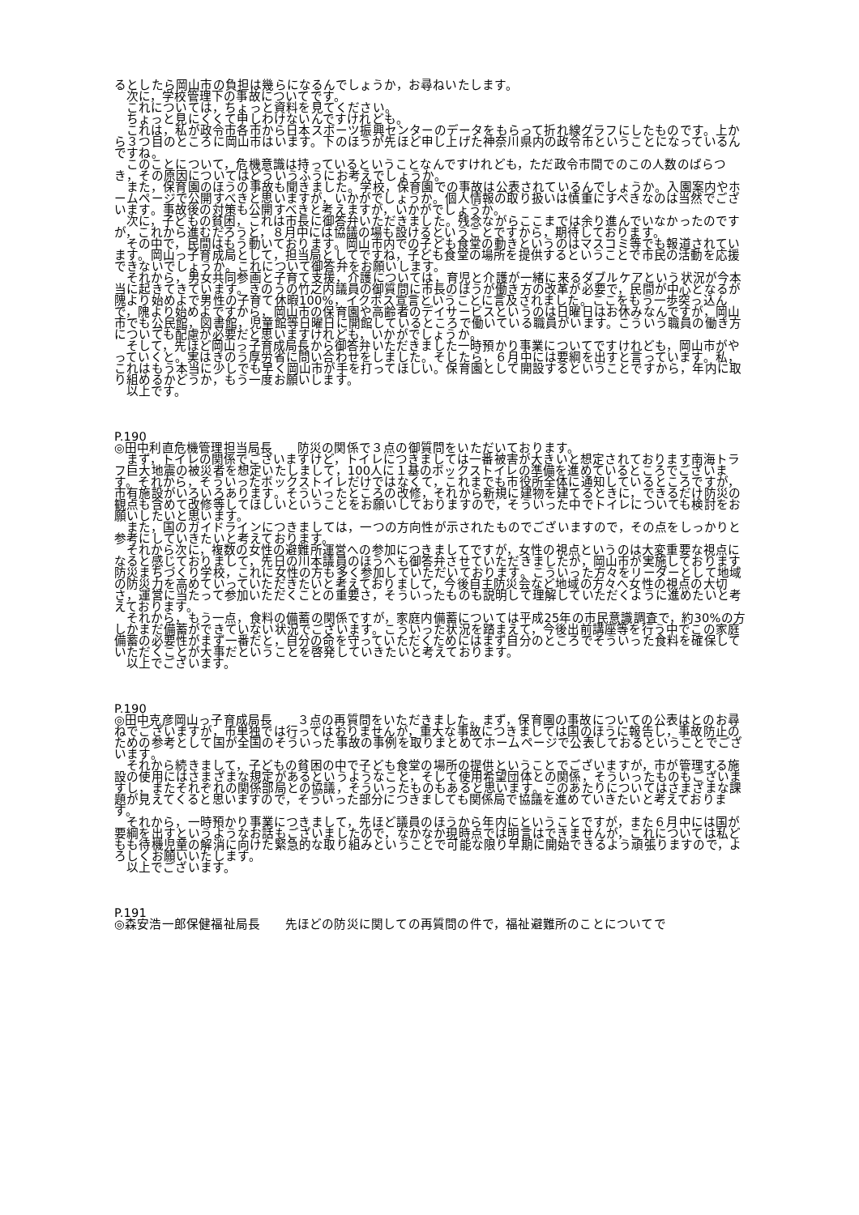るとしたら岡山市の負担は幾らになるんでしょうか，お尋ねいたします。
次に，学校管理下の事故についてです。
これについては，ちょっと資料を見てください。
ちょっと見にくくて申しわけないんですけれども。
これは，私が政令市各市から日本スポーツ振興センターのデータをもらって折れ線グラフにしたものです。上から３つ目のところに岡山市はいます。下のほうが先ほど申し上げた神奈川県内の政令市ということになっているんですね。
このことについて，危機意識は持っているということなんですけれども，ただ政令市間でのこの人数のばらつき，その原因についてはどういうふうにお考えでしょうか。
また，保育園のほうの事故も聞きました。学校，保育園での事故は公表されているんでしょうか。入園案内やホームページで公開すべきと思いますが，いかがでしょうか。個人情報の取り扱いは慎重にすべきなのは当然でございます。事故後の対策も公開すべきと考えますが，いかがでしょうか。
次に，子どもの貧困，これは市長に御答弁いただきました。残念ながらここまでは余り進んでいなかったのですが，これから進むだろうと，８月中には協議の場も設けるということですから，期待しております。
その中で，民間はもう動いております。岡山市内での子ども食堂の動きというのはマスコミ等でも報道されています。岡山っ子育成局として，担当局としてですね，子ども食堂の場所を提供するということで市民の活動を応援できないでしょうか。これについて御答弁をお願いします。
それから，男女共同参画と子育て支援，介護については，育児と介護が一緒に来るダブルケアという状況が今本当に起きてきています。きのうの竹之内議員の御質問に市長のほうが働き方の改革が必要で，民間が中心となるが隗より始めよで男性の子育て休暇100%，イクボス宣言ということに言及されました。ここをもう一歩突っ込んで，隗より始めよですから，岡山市の保育園や高齢者のデイサービスというのは日曜日はお休みなんですが，岡山市でも公民館，図書館，児童館等日曜日に開館しているところで働いている職員がいます。こういう職員の働き方についても配慮が必要だと思いますけれども，いかがでしょうか。
そして，先ほど岡山っ子育成局長から御答弁いただきました一時預かり事業についてですけれども，岡山市がやっていくと。実はきのう厚労省に問い合わせをしました。そしたら，６月中には要綱を出すと言っています。私，これはもう本当に少しでも早く岡山市が手を打ってほしい。保育園として開設するということですから，年内に取り組めるかどうか，もう一度お願いします。
以上です。
P.190
◎田中利直危機管理担当局長　　防災の関係で３点の御質問をいただいております。
まず，トイレの関係でございますけど，トイレにつきましては一番被害が大きいと想定されております南海トラフ巨大地震の被災者を想定いたしまして，100人に１基のボックストイレの準備を進めているところでございます。それから，そういったボックストイレだけではなくて，これまでも市役所全体に通知しているところですが，市有施設がいろいろあります。そういったところの改修，それから新規に建物を建てるときに，できるだけ防災の観点も含めて改修等してほしいということをお願いしておりますので，そういった中でトイレについても検討をお願いしたいと思います。
また，国のガイドラインにつきましては，一つの方向性が示されたものでございますので，その点をしっかりと参考にしていきたいと考えております。
それから次に，複数の女性の避難所運営への参加につきましてですが，女性の視点というのは大変重要な視点になると感じておりまして，先日の川本議員のほうへも御答弁させていただきましたが，岡山市が実施しております防災まちづくり学校，これに女性の方も多く参加していただいております。こういった方々をリーダーとして地域の防災力を高めていっていただきたいと考えておりまして，今後自主防災会など地域の方々へ女性の視点の大切さ，運営に当たって参加いただくことの重要さ，そういったものも説明して理解していただくように進めたいと考えております。
それから，もう一点，食料の備蓄の関係ですが，家庭内備蓄については平成25年の市民意識調査で，約30%の方しかまだ備蓄ができていない状況でございます。こういった状況を踏まえて，今後出前講座等を行う中でこの家庭備蓄の必要性がまず一番だと，自分の命を守っていただくためにはまず自分のところでそういった食料を確保していただくことが大事だということを啓発していきたいと考えております。
以上でございます。
P.190
◎田中克彦岡山っ子育成局長　　３点の再質問をいただきました。まず，保育園の事故についての公表はとのお尋ねでございますが，市単独では行ってはおりませんが，重大な事故につきましては国のほうに報告し，事故防止のための参考として国が全国のそういった事故の事例を取りまとめてホームページで公表しておるということでございます。
それから続きまして，子どもの貧困の中で子ども食堂の場所の提供ということでございますが，市が管理する施設の使用にはさまざまな規定があるというようなこと，そして使用希望団体との関係，そういったものもございますし，またそれぞれの関係部局との協議，そういったものもあると思います。このあたりについてはさまざまな課題が見えてくると思いますので，そういった部分につきましても関係局で協議を進めていきたいと考えております。
それから，一時預かり事業につきまして，先ほど議員のほうから年内にということですが，また６月中には国が要綱を出すというようなお話もございましたので，なかなか現時点では明言はできませんが，これについては私どもも待機児童の解消に向けた緊急的な取り組みということで可能な限り早期に開始できるよう頑張りますので，よろしくお願いいたします。
以上でございます。
P.191
◎森安浩一郎保健福祉局長　　先ほどの防災に関しての再質問の件で，福祉避難所のことについてで